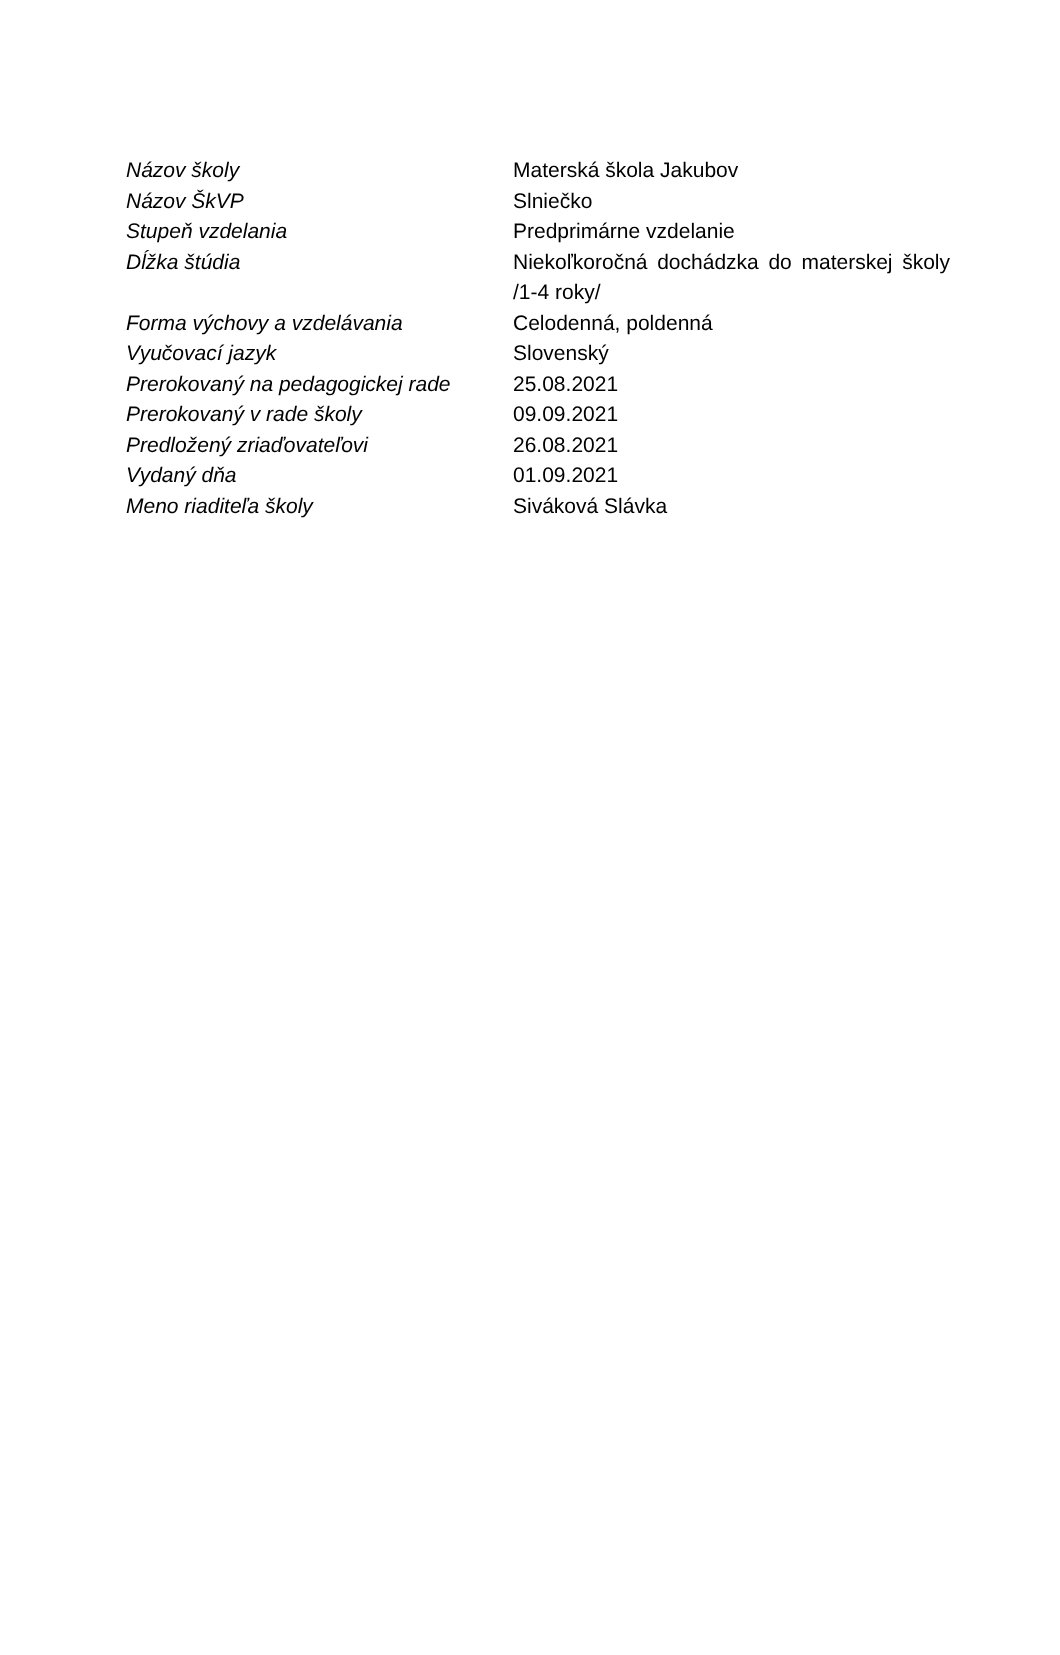| Názov školy | Materská škola Jakubov |
| Názov ŠkVP | Slniečko |
| Stupeň vzdelania | Predprimárne vzdelanie |
| Dĺžka štúdia | Niekoľkoročná dochádzka do materskej školy /1-4 roky/ |
| Forma výchovy a vzdelávania | Celodenná, poldenná |
| Vyučovací jazyk | Slovenský |
| Prerokovaný na pedagogickej rade | 25.08.2021 |
| Prerokovaný v rade školy | 09.09.2021 |
| Predložený zriaďovateľovi | 26.08.2021 |
| Vydaný dňa | 01.09.2021 |
| Meno riaditeľa školy | Siváková Slávka |